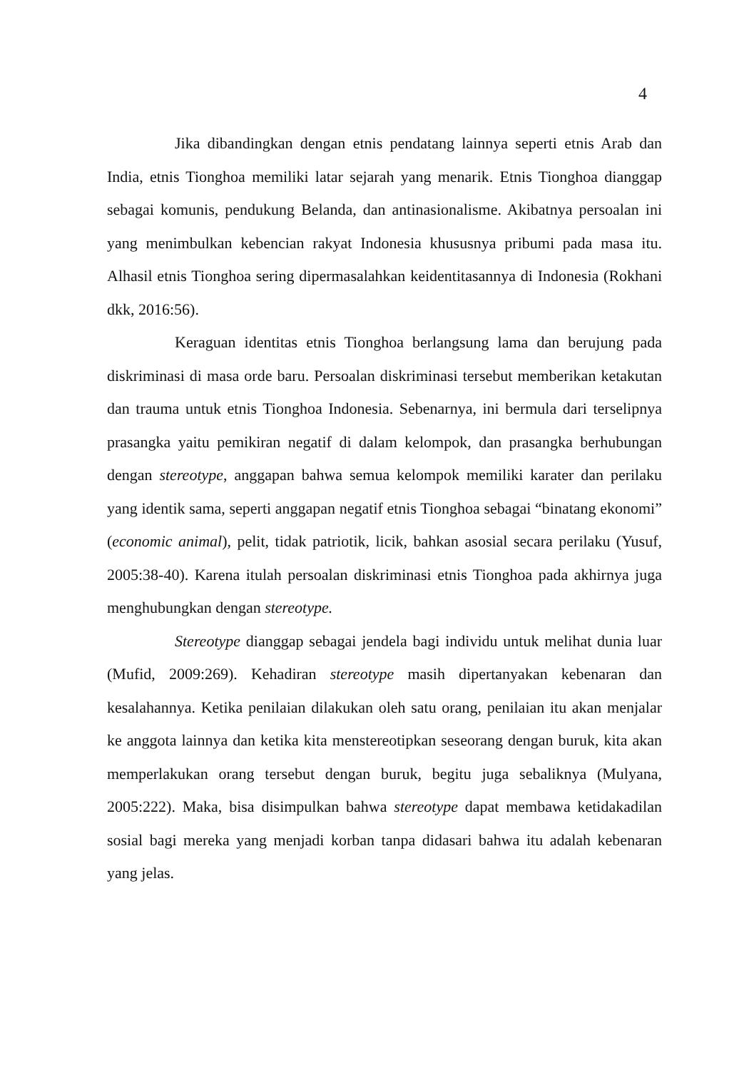4
Jika dibandingkan dengan etnis pendatang lainnya seperti etnis Arab dan India, etnis Tionghoa memiliki latar sejarah yang menarik. Etnis Tionghoa dianggap sebagai komunis, pendukung Belanda, dan antinasionalisme. Akibatnya persoalan ini yang menimbulkan kebencian rakyat Indonesia khususnya pribumi pada masa itu. Alhasil etnis Tionghoa sering dipermasalahkan keidentitasannya di Indonesia (Rokhani dkk, 2016:56).
Keraguan identitas etnis Tionghoa berlangsung lama dan berujung pada diskriminasi di masa orde baru. Persoalan diskriminasi tersebut memberikan ketakutan dan trauma untuk etnis Tionghoa Indonesia. Sebenarnya, ini bermula dari terselipnya prasangka yaitu pemikiran negatif di dalam kelompok, dan prasangka berhubungan dengan stereotype, anggapan bahwa semua kelompok memiliki karater dan perilaku yang identik sama, seperti anggapan negatif etnis Tionghoa sebagai “binatang ekonomi” (economic animal), pelit, tidak patriotik, licik, bahkan asosial secara perilaku (Yusuf, 2005:38-40). Karena itulah persoalan diskriminasi etnis Tionghoa pada akhirnya juga menghubungkan dengan stereotype.
Stereotype dianggap sebagai jendela bagi individu untuk melihat dunia luar (Mufid, 2009:269). Kehadiran stereotype masih dipertanyakan kebenaran dan kesalahannya. Ketika penilaian dilakukan oleh satu orang, penilaian itu akan menjalar ke anggota lainnya dan ketika kita menstereotipkan seseorang dengan buruk, kita akan memperlakukan orang tersebut dengan buruk, begitu juga sebaliknya (Mulyana, 2005:222). Maka, bisa disimpulkan bahwa stereotype dapat membawa ketidakadilan sosial bagi mereka yang menjadi korban tanpa didasari bahwa itu adalah kebenaran yang jelas.